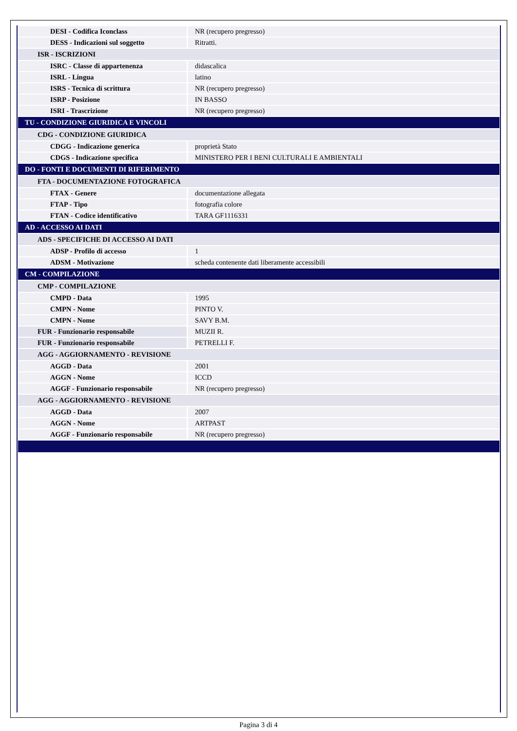| DESI - Codifica Iconclass | NR (recupero pregresso) |
| DESS - Indicazioni sul soggetto | Ritratti. |
| ISR - ISCRIZIONI | |
| ISRC - Classe di appartenenza | didascalica |
| ISRL - Lingua | latino |
| ISRS - Tecnica di scrittura | NR (recupero pregresso) |
| ISRP - Posizione | IN BASSO |
| ISRI - Trascrizione | NR (recupero pregresso) |
| TU - CONDIZIONE GIURIDICA E VINCOLI | |
| CDG - CONDIZIONE GIURIDICA | |
| CDGG - Indicazione generica | proprietà Stato |
| CDGS - Indicazione specifica | MINISTERO PER I BENI CULTURALI E AMBIENTALI |
| DO - FONTI E DOCUMENTI DI RIFERIMENTO | |
| FTA - DOCUMENTAZIONE FOTOGRAFICA | |
| FTAX - Genere | documentazione allegata |
| FTAP - Tipo | fotografia colore |
| FTAN - Codice identificativo | TARA GF1116331 |
| AD - ACCESSO AI DATI | |
| ADS - SPECIFICHE DI ACCESSO AI DATI | |
| ADSP - Profilo di accesso | 1 |
| ADSM - Motivazione | scheda contenente dati liberamente accessibili |
| CM - COMPILAZIONE | |
| CMP - COMPILAZIONE | |
| CMPD - Data | 1995 |
| CMPN - Nome | PINTO V. |
| CMPN - Nome | SAVY B.M. |
| FUR - Funzionario responsabile | MUZII R. |
| FUR - Funzionario responsabile | PETRELLI F. |
| AGG - AGGIORNAMENTO - REVISIONE | |
| AGGD - Data | 2001 |
| AGGN - Nome | ICCD |
| AGGF - Funzionario responsabile | NR (recupero pregresso) |
| AGG - AGGIORNAMENTO - REVISIONE | |
| AGGD - Data | 2007 |
| AGGN - Nome | ARTPAST |
| AGGF - Funzionario responsabile | NR (recupero pregresso) |
Pagina 3 di 4